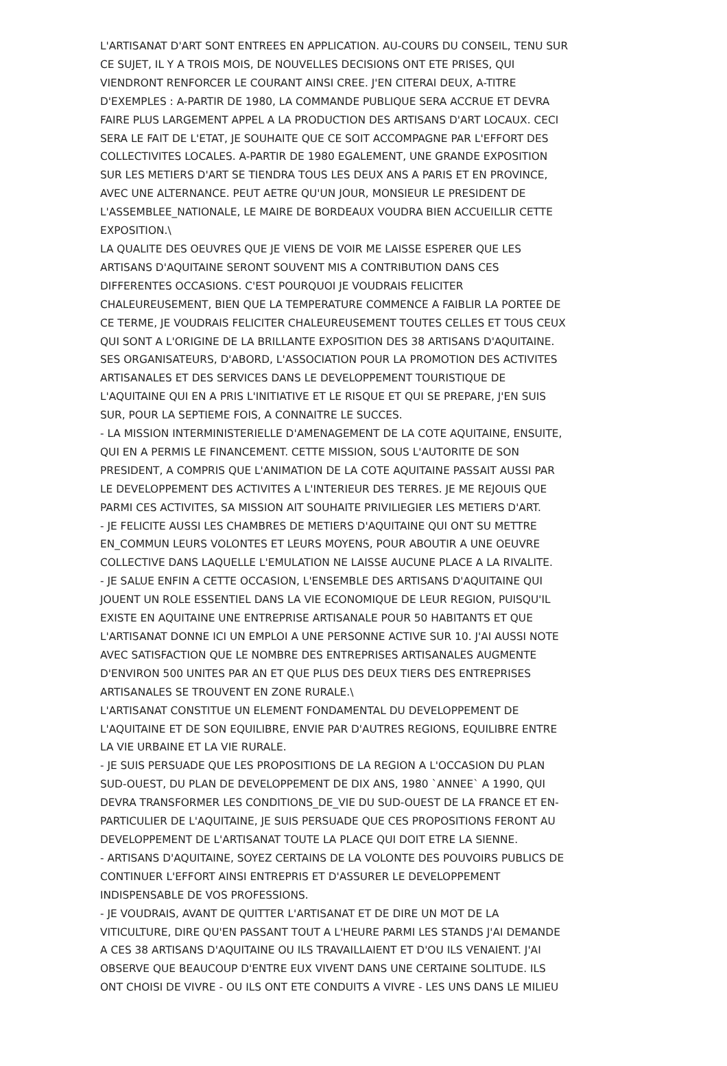L'ARTISANAT D'ART SONT ENTREES EN APPLICATION. AU-COURS DU CONSEIL, TENU SUR CE SUJET, IL Y A TROIS MOIS, DE NOUVELLES DECISIONS ONT ETE PRISES, QUI VIENDRONT RENFORCER LE COURANT AINSI CREE. J'EN CITERAI DEUX, A-TITRE D'EXEMPLES : A-PARTIR DE 1980, LA COMMANDE PUBLIQUE SERA ACCRUE ET DEVRA FAIRE PLUS LARGEMENT APPEL A LA PRODUCTION DES ARTISANS D'ART LOCAUX. CECI SERA LE FAIT DE L'ETAT, JE SOUHAITE QUE CE SOIT ACCOMPAGNE PAR L'EFFORT DES COLLECTIVITES LOCALES. A-PARTIR DE 1980 EGALEMENT, UNE GRANDE EXPOSITION SUR LES METIERS D'ART SE TIENDRA TOUS LES DEUX ANS A PARIS ET EN PROVINCE, AVEC UNE ALTERNANCE. PEUT AETRE QU'UN JOUR, MONSIEUR LE PRESIDENT DE L'ASSEMBLEE_NATIONALE, LE MAIRE DE BORDEAUX VOUDRA BIEN ACCUEILLIR CETTE EXPOSITION.\ LA QUALITE DES OEUVRES QUE JE VIENS DE VOIR ME LAISSE ESPERER QUE LES ARTISANS D'AQUITAINE SERONT SOUVENT MIS A CONTRIBUTION DANS CES DIFFERENTES OCCASIONS. C'EST POURQUOI JE VOUDRAIS FELICITER CHALEUREUSEMENT, BIEN QUE LA TEMPERATURE COMMENCE A FAIBLIR LA PORTEE DE CE TERME, JE VOUDRAIS FELICITER CHALEUREUSEMENT TOUTES CELLES ET TOUS CEUX QUI SONT A L'ORIGINE DE LA BRILLANTE EXPOSITION DES 38 ARTISANS D'AQUITAINE. SES ORGANISATEURS, D'ABORD, L'ASSOCIATION POUR LA PROMOTION DES ACTIVITES ARTISANALES ET DES SERVICES DANS LE DEVELOPPEMENT TOURISTIQUE DE L'AQUITAINE QUI EN A PRIS L'INITIATIVE ET LE RISQUE ET QUI SE PREPARE, J'EN SUIS SUR, POUR LA SEPTIEME FOIS, A CONNAITRE LE SUCCES. - LA MISSION INTERMINISTERIELLE D'AMENAGEMENT DE LA COTE AQUITAINE, ENSUITE, QUI EN A PERMIS LE FINANCEMENT. CETTE MISSION, SOUS L'AUTORITE DE SON PRESIDENT, A COMPRIS QUE L'ANIMATION DE LA COTE AQUITAINE PASSAIT AUSSI PAR LE DEVELOPPEMENT DES ACTIVITES A L'INTERIEUR DES TERRES. JE ME REJOUIS QUE PARMI CES ACTIVITES, SA MISSION AIT SOUHAITE PRIVILIEGIER LES METIERS D'ART. - JE FELICITE AUSSI LES CHAMBRES DE METIERS D'AQUITAINE QUI ONT SU METTRE EN_COMMUN LEURS VOLONTES ET LEURS MOYENS, POUR ABOUTIR A UNE OEUVRE COLLECTIVE DANS LAQUELLE L'EMULATION NE LAISSE AUCUNE PLACE A LA RIVALITE. - JE SALUE ENFIN A CETTE OCCASION, L'ENSEMBLE DES ARTISANS D'AQUITAINE QUI JOUENT UN ROLE ESSENTIEL DANS LA VIE ECONOMIQUE DE LEUR REGION, PUISQU'IL EXISTE EN AQUITAINE UNE ENTREPRISE ARTISANALE POUR 50 HABITANTS ET QUE L'ARTISANAT DONNE ICI UN EMPLOI A UNE PERSONNE ACTIVE SUR 10. J'AI AUSSI NOTE AVEC SATISFACTION QUE LE NOMBRE DES ENTREPRISES ARTISANALES AUGMENTE D'ENVIRON 500 UNITES PAR AN ET QUE PLUS DES DEUX TIERS DES ENTREPRISES ARTISANALES SE TROUVENT EN ZONE RURALE.\ L'ARTISANAT CONSTITUE UN ELEMENT FONDAMENTAL DU DEVELOPPEMENT DE L'AQUITAINE ET DE SON EQUILIBRE, ENVIE PAR D'AUTRES REGIONS, EQUILIBRE ENTRE LA VIE URBAINE ET LA VIE RURALE. - JE SUIS PERSUADE QUE LES PROPOSITIONS DE LA REGION A L'OCCASION DU PLAN SUD-OUEST, DU PLAN DE DEVELOPPEMENT DE DIX ANS, 1980 `ANNEE` A 1990, QUI DEVRA TRANSFORMER LES CONDITIONS_DE_VIE DU SUD-OUEST DE LA FRANCE ET EN- PARTICULIER DE L'AQUITAINE, JE SUIS PERSUADE QUE CES PROPOSITIONS FERONT AU DEVELOPPEMENT DE L'ARTISANAT TOUTE LA PLACE QUI DOIT ETRE LA SIENNE. - ARTISANS D'AQUITAINE, SOYEZ CERTAINS DE LA VOLONTE DES POUVOIRS PUBLICS DE CONTINUER L'EFFORT AINSI ENTREPRIS ET D'ASSURER LE DEVELOPPEMENT INDISPENSABLE DE VOS PROFESSIONS. - JE VOUDRAIS, AVANT DE QUITTER L'ARTISANAT ET DE DIRE UN MOT DE LA VITICULTURE, DIRE QU'EN PASSANT TOUT A L'HEURE PARMI LES STANDS J'AI DEMANDE A CES 38 ARTISANS D'AQUITAINE OU ILS TRAVAILLAIENT ET D'OU ILS VENAIENT. J'AI OBSERVE QUE BEAUCOUP D'ENTRE EUX VIVENT DANS UNE CERTAINE SOLITUDE. ILS ONT CHOISI DE VIVRE - OU ILS ONT ETE CONDUITS A VIVRE - LES UNS DANS LE MILIEU